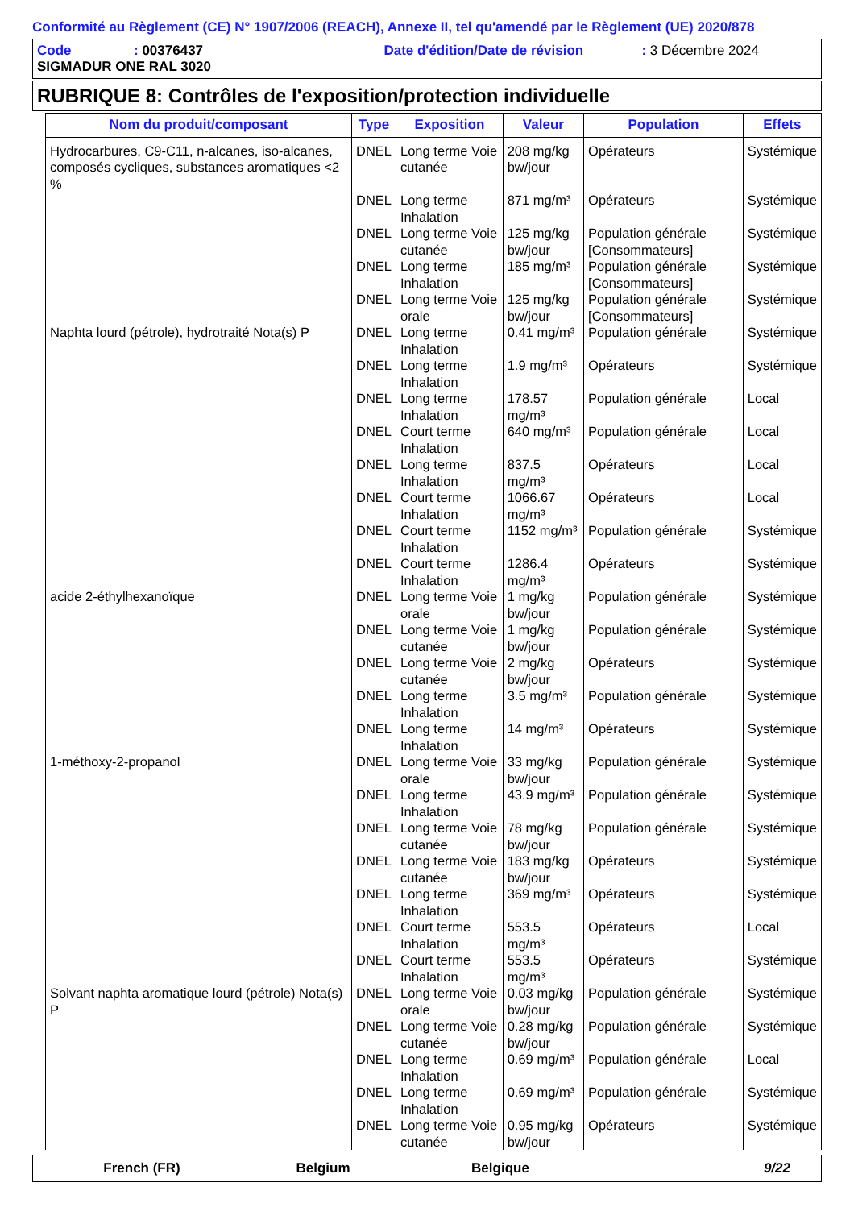Conformité au Règlement (CE) N° 1907/2006 (REACH), Annexe II, tel qu'amendé par le Règlement (UE) 2020/878
Code: 00376437 Date d'édition/Date de révision: 3 Décembre 2024
SIGMADUR ONE RAL 3020
RUBRIQUE 8: Contrôles de l'exposition/protection individuelle
| Nom du produit/composant | Type | Exposition | Valeur | Population | Effets |
| --- | --- | --- | --- | --- | --- |
| Hydrocarbures, C9-C11, n-alcanes, iso-alcanes, composés cycliques, substances aromatiques <2 % | DNEL | Long terme Voie cutanée | 208 mg/kg bw/jour | Opérateurs | Systémique |
| | DNEL | Long terme Inhalation | 871 mg/m³ | Opérateurs | Systémique |
| | DNEL | Long terme Voie cutanée | 125 mg/kg bw/jour | Population générale [Consommateurs] | Systémique |
| | DNEL | Long terme Inhalation | 185 mg/m³ | Population générale [Consommateurs] | Systémique |
| | DNEL | Long terme Voie orale | 125 mg/kg bw/jour | Population générale [Consommateurs] | Systémique |
| Naphta lourd (pétrole), hydrotraité Nota(s) P | DNEL | Long terme Inhalation | 0.41 mg/m³ | Population générale | Systémique |
| | DNEL | Long terme Inhalation | 1.9 mg/m³ | Opérateurs | Systémique |
| | DNEL | Long terme Inhalation | 178.57 mg/m³ | Population générale | Local |
| | DNEL | Court terme Inhalation | 640 mg/m³ | Population générale | Local |
| | DNEL | Long terme Inhalation | 837.5 mg/m³ | Opérateurs | Local |
| | DNEL | Court terme Inhalation | 1066.67 mg/m³ | Opérateurs | Local |
| | DNEL | Court terme Inhalation | 1152 mg/m³ | Population générale | Systémique |
| | DNEL | Court terme Inhalation | 1286.4 mg/m³ | Opérateurs | Systémique |
| acide 2-éthylhexanoïque | DNEL | Long terme Voie orale | 1 mg/kg bw/jour | Population générale | Systémique |
| | DNEL | Long terme Voie cutanée | 1 mg/kg bw/jour | Population générale | Systémique |
| | DNEL | Long terme Voie cutanée | 2 mg/kg bw/jour | Opérateurs | Systémique |
| | DNEL | Long terme Inhalation | 3.5 mg/m³ | Population générale | Systémique |
| | DNEL | Long terme Inhalation | 14 mg/m³ | Opérateurs | Systémique |
| 1-méthoxy-2-propanol | DNEL | Long terme Voie orale | 33 mg/kg bw/jour | Population générale | Systémique |
| | DNEL | Long terme Inhalation | 43.9 mg/m³ | Population générale | Systémique |
| | DNEL | Long terme Voie cutanée | 78 mg/kg bw/jour | Population générale | Systémique |
| | DNEL | Long terme Voie cutanée | 183 mg/kg bw/jour | Opérateurs | Systémique |
| | DNEL | Long terme Inhalation | 369 mg/m³ | Opérateurs | Systémique |
| | DNEL | Court terme Inhalation | 553.5 mg/m³ | Opérateurs | Local |
| | DNEL | Court terme Inhalation | 553.5 mg/m³ | Opérateurs | Systémique |
| Solvant naphta aromatique lourd (pétrole) Nota(s) P | DNEL | Long terme Voie orale | 0.03 mg/kg bw/jour | Population générale | Systémique |
| | DNEL | Long terme Voie cutanée | 0.28 mg/kg bw/jour | Population générale | Systémique |
| | DNEL | Long terme Inhalation | 0.69 mg/m³ | Population générale | Local |
| | DNEL | Long terme Inhalation | 0.69 mg/m³ | Population générale | Systémique |
| | DNEL | Long terme Voie cutanée | 0.95 mg/kg bw/jour | Opérateurs | Systémique |
French (FR) Belgium Belgique 9/22